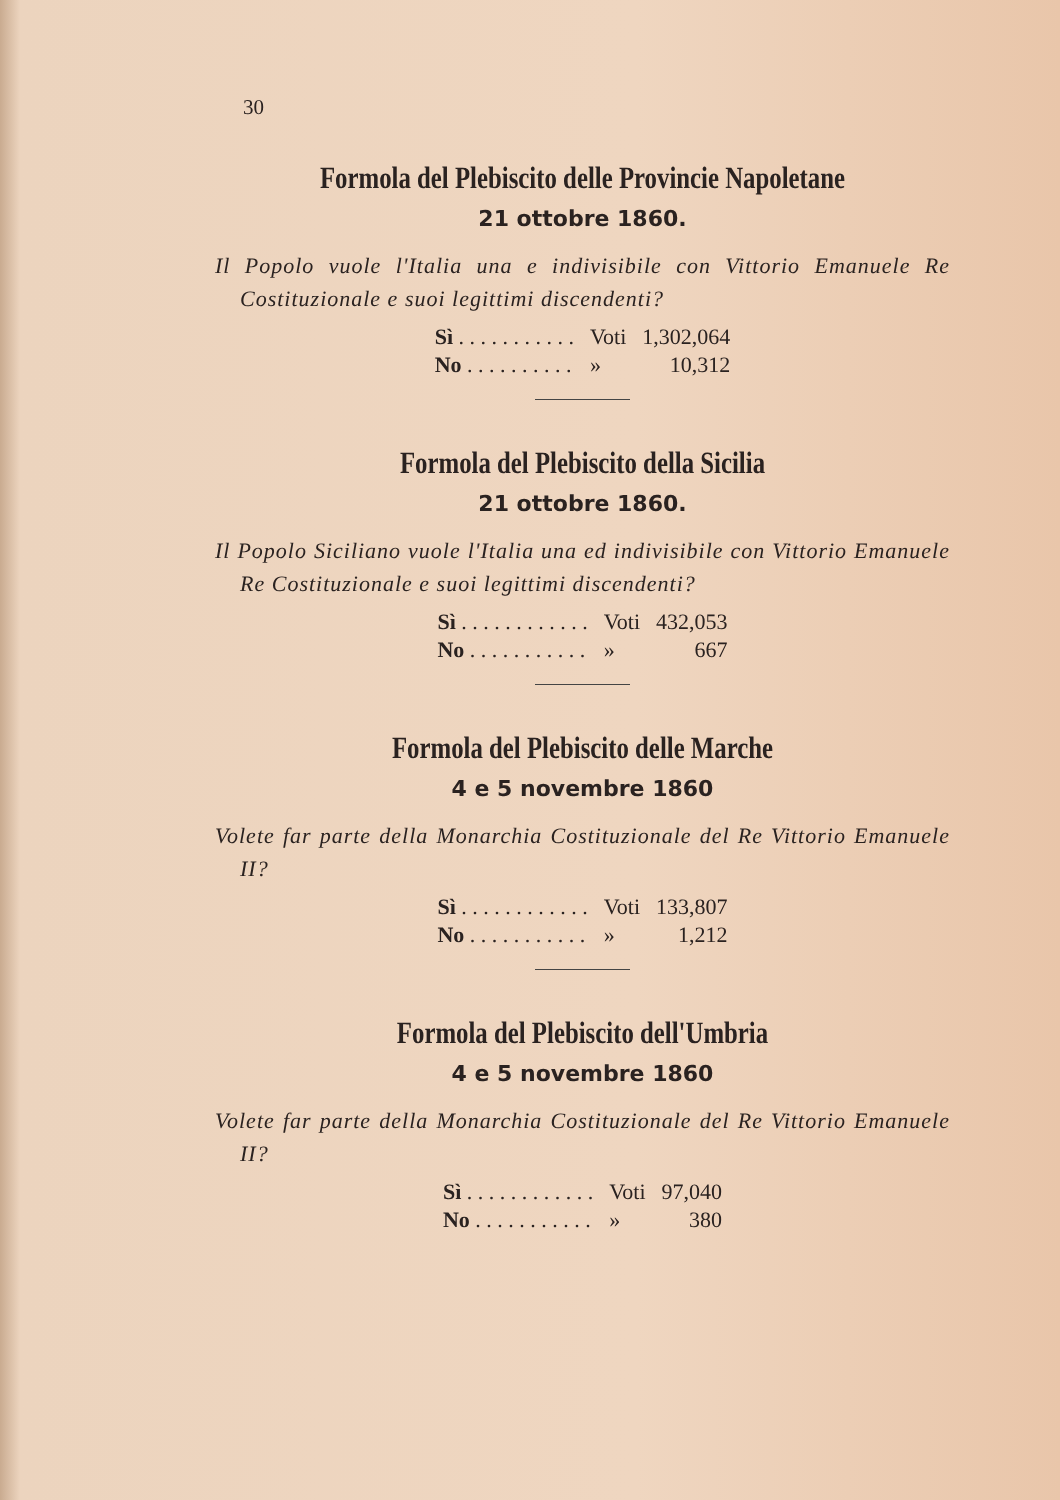30
Formola del Plebiscito delle Provincie Napoletane
21 ottobre 1860.
Il Popolo vuole l'Italia una e indivisibile con Vittorio Emanuele Re Costituzionale e suoi legittimi discendenti?
| Sì . . . . . . . . . . . | Voti | 1,302,064 |
| No . . . . . . . . . . | » | 10,312 |
Formola del Plebiscito della Sicilia
21 ottobre 1860.
Il Popolo Siciliano vuole l'Italia una ed indivisibile con Vittorio Emanuele Re Costituzionale e suoi legittimi discendenti?
| Sì . . . . . . . . . . . . | Voti | 432,053 |
| No . . . . . . . . . . . | » | 667 |
Formola del Plebiscito delle Marche
4 e 5 novembre 1860
Volete far parte della Monarchia Costituzionale del Re Vittorio Emanuele II?
| Sì . . . . . . . . . . . . | Voti | 133,807 |
| No . . . . . . . . . . . | » | 1,212 |
Formola del Plebiscito dell'Umbria
4 e 5 novembre 1860
Volete far parte della Monarchia Costituzionale del Re Vittorio Emanuele II?
| Sì . . . . . . . . . . . . | Voti | 97,040 |
| No . . . . . . . . . . . | » | 380 |